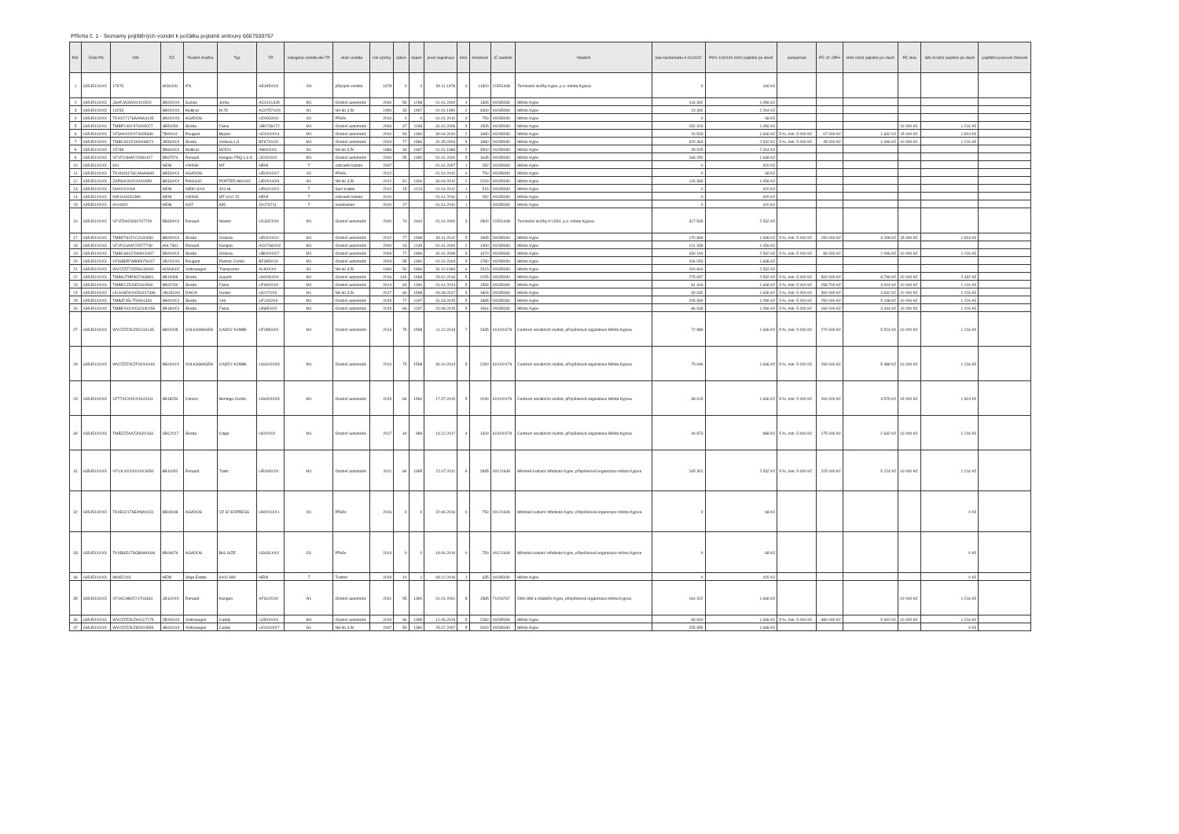Příloha č. 1 - Seznamy pojištěných vozidel k počátku pojistné smlouvy 6667500767
| Poř. | Číslo PS | VIN | RZ | Tovární značka | Typ | TP | kategorie vozidla dle TP | druh vozidla | rok výroby | výkon | objem | první registrace | míst | hmotnost | IČ vlastník | Vlastník | stav tachometru k 01/2022 | POV 100/100 roční pojistné po slevě | spoluúčast | PČ vč. DPH | HAV roční pojistné po slevě | PČ skla | SKLA roční pojistné po slevě | pojištění pracovní činnosti |
| --- | --- | --- | --- | --- | --- | --- | --- | --- | --- | --- | --- | --- | --- | --- | --- | --- | --- | --- | --- | --- | --- | --- | --- | --- |
| 1 | 635451XXXX | 17976 | HOS426 | IFA | | AE345XXX | O4 | přípojné vozidlo | 1978 | 0 | 0 | 30.11.1978 | 0 | 11820 | 21551448 | Technické služby Kyjov, p.o. města Kyjova | 0 | 106 Kč | | | | | | |
| 2 | 635451XXXX | JSAFJA33V00101520 | 3B0XXXX | Suzuki | Jimny | AC0141345 | M1 | Osobní automobil | 2000 | 59 | 1298 | 01.01.2000 | 4 | 1365 | 00285030 | Město Kyjov | 144 392 | 1 056 Kč | | | | | | |
| 3 | 635451XXXX | 14253 | 6B0XXXX | Multicar | M 25 | AC0757XXX | N1 | NA do 3,5t | 1990 | 33 | 1997 | 01.01.1990 | 2 | 3400 | 00285030 | Město Kyjov | 24 392 | 2 264 Kč | | | | | | |
| 4 | 635451XXXX | TKXV2717SAANA4135 | 6B0XXXX | AGADOS | | UD093XXX | O1 | Přívěs | 2010 | 0 | 0 | 01.01.2010 | 0 | 750 | 00285030 | Město Kyjov | 0 | 68 Kč | | | | | | |
| 5 | 635451XXXX | TMBPY46Y974015027 | 4B51050 | Škoda | Fabia | UB0738172 | M1 | Osobní automobil | 2006 | 47 | 1198 | 31.01.2006 | 5 | 1565 | 00285030 | Město Kyjov | 152 423 | 1 056 Kč | | | | 10 000 Kč | 1 216 Kč | |
| 6 | 635451XXXX | VF3AAXXXX74005689 | 7B00011 | Peugeot | Bipper | UC0XXXX4 | M1 | Osobní automobil | 2010 | 54 | 1360 | 30.04.2010 | 2 | 1680 | 00285030 | Město Kyjov | 26 533 | 1 636 Kč | 5 %, min. 5 000 Kč | 67 000 Kč | 1 632 Kč | 15 000 Kč | 1 824 Kč | |
| 7 | 635451XXXX | TMBCS21Z4X0008674 | 2B56XXX | Škoda | Octavia 1.8 | BF67XXXX | M1 | Osobní automobil | 2004 | 77 | 1896 | 31.05.2004 | 5 | 1980 | 00285030 | Město Kyjov | 320 463 | 2 532 Kč | 5 %, min. 5 000 Kč | 45 000 Kč | 1 096 Kč | 10 000 Kč | 1 216 Kč | |
| 8 | 635451XXXX | 15788 | 5B66XXX | Multicar | M2510 | AB0XXXX | N1 | NA do 3,5t | 1986 | 33 | 1997 | 01.01.1986 | 2 | 3500 | 00285030 | Město Kyjov | 45 005 | 2 264 Kč | | | | | | |
| 9 | 635451XXXX | VF1FC0HAF22690107 | 5B07574 | Renault | Kangoo FRQ 1,6 D | UC0XXXX | M1 | Osobní automobil | 2000 | 55 | 1390 | 01.01.2000 | 5 | 1645 | 00285030 | Město Kyjov | 166 250 | 1 636 Kč | | | | | | |
| 10 | 635451XXXX | 941 | NENÍ | VIKING | MT | NENÍ | T | zahradní traktor | 2007 | | | 01.01.2007 | 1 | 282 | 00285030 | Město Kyjov | 0 | 420 Kč | | | | | | |
| 11 | 635451XXXX | TKXN2617SCANA6669 | 6B53XXX | AGADOS | | UE0XXXX7 | O1 | Přívěs | 2012 | | | 01.01.2012 | 0 | 750 | 00285030 | Město Kyjov | 0 | 68 Kč | | | | | | |
| 12 | 635451XXXX | ZAPS40XXXXXX0059 | 8B34XXX | PIAGGIO | PORTER MAXXO | UE0XXXX9 | N1 | NA do 3,5t | 2012 | 51 | 1300 | 30.04.2012 | 2 | 2200 | 00285030 | Město Kyjov | 126 393 | 1 056 Kč | | | | | | |
| 13 | 635451XXXX | DHXXX1048 | NENÍ | ISEKI SXG | 323 HL | UE6XXXX2 | T | Sací traktor | 2012 | 15 | 1123 | 01.01.2012 | 1 | 515 | 00285030 | Město Kyjov | 0 | 420 Kč | | | | | | |
| 14 | 635451XXXX | 0951109151386 | NENÍ | VIKING | MT 6112 ZL | NENÍ | T | zahradní traktor | 2010 | | | 01.01.2010 | 1 | 282 | 00285030 | Město Kyjov | 0 | 420 Kč | | | | | | |
| 15 | 635451XXXX | 0010002 | NENÍ | AGT | 835 | ZA170711 | T | malotraktor | 2010 | 27 | | 01.01.2010 | 1 | | 00285030 | Město Kyjov | 0 | 420 Kč | | | | | | |
| 16 | 635451XXXX | VF1FDA20630767728 | 5B63XXX | Renault | Master | UC332XXX | M1 | Osobní automobil | 2000 | 74 | 2464 | 01.01.2000 | 3 | 2800 | 21551448 | Technické služby KYJOV, p.o. města Kyjova | 317 565 | 2 532 Kč | | | | | | |
| 17 | 635451XXXX | TMBDT61Z1C2130330 | 8B09XXX | Škoda | Octavia | UE0XXXX1 | M1 | Osobní automobil | 2012 | 77 | 1598 | 30.11.2012 | 5 | 1965 | 00285030 | Město Kyjov | 170 869 | 1 636 Kč | 5 %, min. 5 000 Kč | 150 000 Kč | 3 268 Kč | 15 000 Kč | 1 824 Kč | |
| 18 | 635451XXXX | VF1FC0AAF22577749 | H0L7361 | Renault | Kangoo | AC0748XXX | M1 | Osobní automobil | 2000 | 43 | 1149 | 01.01.2000 | 2 | 1400 | 00285030 | Město Kyjov | 121 339 | 1 056 Kč | | | | | | |
| 19 | 635451XXXX | TMBCS61Z2999XXX07 | 5B00XXX | Škoda | Octavia | UB0XXXX7 | M1 | Osobní automobil | 2009 | 77 | 1896 | 31.01.2009 | 5 | 1970 | 00285030 | Město Kyjov | 330 190 | 2 532 Kč | 5 %, min. 5 000 Kč | 86 000 Kč | 2 096 Kč | 10 000 Kč | 1 216 Kč | |
| 20 | 635451XXXX | VF3GBRFWB95076167 | 2B2XXXX | Peugeot | Partner Combi | BF395XXX | M1 | Osobní automobil | 2004 | 55 | 1360 | 01.01.2004 | 5 | 1780 | 00285030 | Město Kyjov | 206 053 | 1 636 Kč | | | | | | |
| 21 | 635451XXXX | WV2ZZZ70ZRH130000 | HOA3002 | Volkswagen | Transporter | AL8XXXX | N1 | NA do 3,5t | 1994 | 50 | 1896 | 31.10.1994 | 6 | 2515 | 00285030 | Město Kyjov | 200 600 | 2 532 Kč | | | | | | |
| 22 | 635451XXXX | TMBAJ7NP9G7063891 | 9B19499 | Škoda | Superb | UH206XXX | M1 | Osobní automobil | 2016 | 140 | 1968 | 29.02.2016 | 5 | 2155 | 00285030 | Město Kyjov | 275 657 | 2 532 Kč | 5 %, min. 5 000 Kč | 500 000 Kč | 8 796 Kč | 20 000 Kč | 2 432 Kč | |
| 23 | 635451XXXX | TMBEC25J0E3102860 | 9B02760 | Škoda | Fabia | UF692XXX | M1 | Osobní automobil | 2014 | 63 | 1390 | 01.01.2014 | 5 | 1559 | 00285030 | Město Kyjov | 81 344 | 1 636 Kč | 5 %, min. 5 000 Kč | 158 700 Kč | 3 004 Kč | 10 000 Kč | 1 216 Kč | |
| 24 | 635451XXXX | UU1HSDXXX5XXX7436 | 1BU5XXX | DACIA | Duster | UI217XXX | N1 | NA do 3,5t | 2017 | 84 | 1598 | 04.08.2017 | 5 | 1804 | 00285030 | Město Kyjov | 30 932 | 1 636 Kč | 5 %, min. 5 000 Kč | 300 000 Kč | 4 632 Kč | 10 000 Kč | 1 216 Kč | |
| 25 | 635451XXXX | TMBJF45L7F6061334 | 9B00XXX | Škoda | Yeti | UF1002XX | M1 | Osobní automobil | 2015 | 77 | 1197 | 31.03.2015 | 5 | 1885 | 00285030 | Město Kyjov | 205 300 | 1 056 Kč | 5 %, min. 5 000 Kč | 250 000 Kč | 5 448 Kč | 10 000 Kč | 1 216 Kč | |
| 26 | 635451XXXX | TMBEXXXXXG2040156 | 9B18XXX | Škoda | Fabia | UI685XXX | M1 | Osobní automobil | 2015 | 66 | 1197 | 20.08.2015 | 5 | 1564 | 00285030 | Město Kyjov | 86 933 | 1 056 Kč | 5 %, min. 5 000 Kč | 190 000 Kč | 3 344 Kč | 10 000 Kč | 1 216 Kč | |
| 27 | 635451XXXX | WV2ZZZ2KZDX113145 | 9B02005 | VOLKSWAGEN | CADDY KOMBI | UF395XXX | M1 | Osobní automobil | 2013 | 75 | 1598 | 11.12.2013 | 7 | 2345 | 61XXXX79 | Centrum sociálních služeb, příspěvková organizace Města Kyjova | 72 889 | 1 636 Kč | 5 %, min. 5 000 Kč | 270 000 Kč | 5 524 Kč | 10 000 Kč | 1 216 Kč | |
| 28 | 635451XXXX | WV2ZZZ2KZFX0XXX60 | 9B04XXX | VOLKSWAGEN | CADDY KOMBI | UG0XXXX5 | M1 | Osobní automobil | 2014 | 75 | 1598 | 30.10.2014 | 5 | 2280 | 61XXXX79 | Centrum sociálních služeb, příspěvková organizace Města Kyjova | 75 946 | 1 636 Kč | 5 %, min. 5 000 Kč | 290 000 Kč | 5 488 Kč | 10 000 Kč | 1 216 Kč | |
| 29 | 635451XXXX | VF77XXXXXXX620311 | 9B18250 | Citroen | Berlingo Combi | UG0XXXX5 | M1 | Osobní automobil | 2015 | 66 | 1560 | 17.07.2015 | 5 | 2040 | 61XXXX79 | Centrum sociálních služeb, příspěvková organizace Města Kyjova | 38 615 | 1 636 Kč | 5 %, min. 5 000 Kč | 260 000 Kč | 4 576 Kč | 15 000 Kč | 1 824 Kč | |
| 30 | 635451XXXX | TMBZZZAAZJ0620163 | 1BC2017 | Škoda | Citigo | UI2XXXX | M1 | Osobní automobil | 2017 | 44 | 999 | 14.12.2017 | 4 | 1320 | 61XXXX79 | Centrum sociálních služeb, příspěvková organizace Města Kyjova | 40 873 | 988 Kč | 5 %, min. 5 000 Kč | 175 000 Kč | 2 632 Kč | 10 000 Kč | 1 216 Kč | |
| 31 | 635451XXXX | VF1JLXXXXXX4XX650 | 8B11052 | Renault | Trafic | UE434XXX | M1 | Osobní automobil | 2011 | 84 | 1995 | 22.07.2011 | 9 | 2835 | 00121649 | Městské kulturní středisko Kyjov, příspěvková organizace města Kyjova | 165 301 | 2 532 Kč | 5 %, min. 5 000 Kč | 225 000 Kč | 5 224 Kč | 10 000 Kč | 1 216 Kč | |
| 32 | 635451XXXX | TKXE3217SEANA0231 | 9B03048 | AGADOS | VZ 32 EXPRESS | UH0XXXX1 | O1 | Přívěs | 2016 | 0 | 0 | 22.06.2016 | 0 | 750 | 00121649 | Městské kulturní středisko Kyjov, příspěvková organizace města Kyjova | 0 | 68 Kč | | | | | 0 Kč | |
| 33 | 635451XXXX | TKXBSE17SGBNA0036 | 9B04676 | AGADOS | BIG SIZE | UG031XXX | O1 | Přívěs | 2014 | 0 | 0 | 19.06.2019 | 0 | 750 | 00121649 | Městské kulturní středisko Kyjov, příspěvková organizace města Kyjova | 0 | 68 Kč | | | | | 0 Kč | |
| 34 | 635451XXXX | 9N451203 | NENÍ | Stiga Estate | 6102 HW | NENÍ | T | Traktor | 2019 | 10 | 1 | 09.12.2019 | 1 | 335 | 00285030 | Město Kyjov | 0 | 420 Kč | | | | | 0 Kč | |
| 35 | 635451XXXX | VF1KC0BXF21704334 | 1B11XXX | Renault | Kangoo | AF312XXX | N1 | Osobní automobil | 2001 | 55 | 1390 | 01.01.2001 | 5 | 1585 | 71204767 | Dům dětí a mládeže Kyjov, příspěvková organizace města Kyjova | 164 422 | 1 636 Kč | | | | 10 000 Kč | 1 216 Kč | |
| 36 | 635451XXXX | WV2ZZZ2KZKX117175 | 2BX9XXX | Volkswagen | Caddy | UJ50XXXX | M1 | Osobní automobil | 2019 | 96 | 1395 | 12.06.2019 | 5 | 2280 | 00285030 | Město Kyjov | 65 900 | 1 636 Kč | 5 %, min. 5 000 Kč | 480 000 Kč | 5 992 Kč | 10 000 Kč | 1 216 Kč | |
| 37 | 635451XXXX | WV2ZZZ2KZ8X004595 | 4B0XXXX | Volkswagen | Caddy | UC0XXXX7 | N1 | NA do 3,5t | 2007 | 59 | 1390 | 25.07.2007 | 5 | 2000 | 00285030 | Město Kyjov | 255 955 | 1 636 Kč | | | | | 0 Kč | |